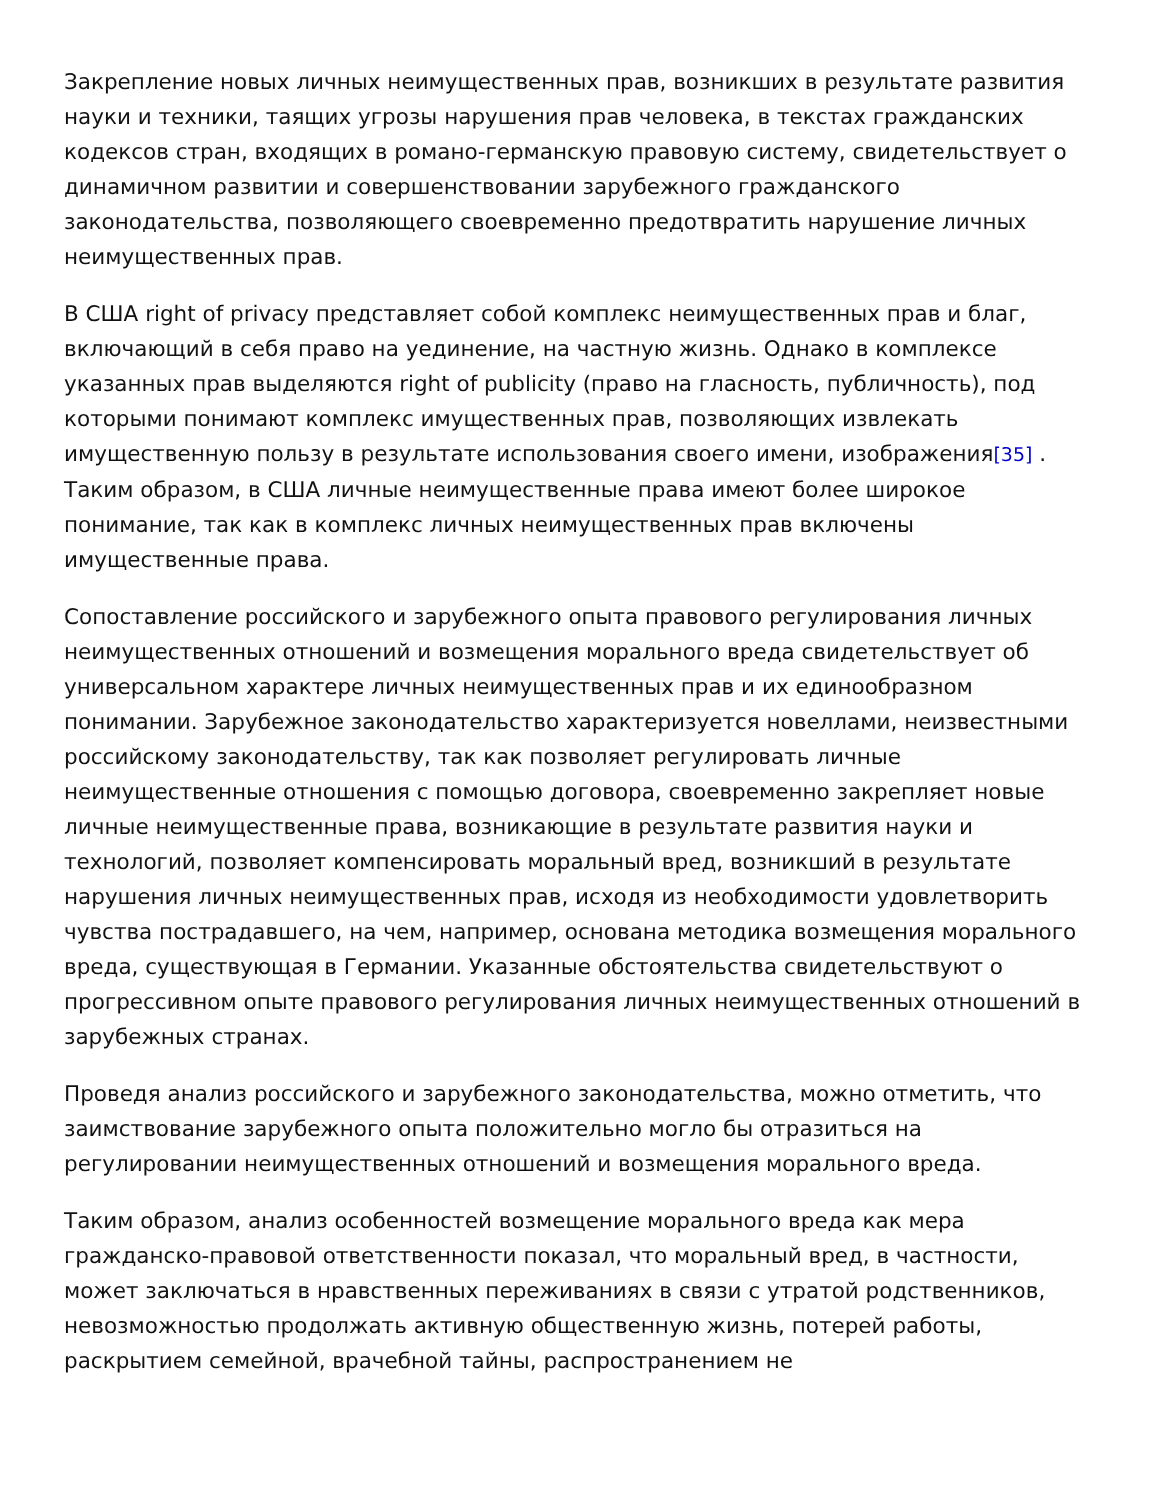Закрепление новых личных неимущественных прав, возникших в результате развития науки и техники, таящих угрозы нарушения прав человека, в текстах гражданских кодексов стран, входящих в романо-германскую правовую систему, свидетельствует о динамичном развитии и совершенствовании зарубежного гражданского законодательства, позволяющего своевременно предотвратить нарушение личных неимущественных прав.
В США right of privacy представляет собой комплекс неимущественных прав и благ, включающий в себя право на уединение, на частную жизнь. Однако в комплексе указанных прав выделяются right of publicity (право на гласность, публичность), под которыми понимают комплекс имущественных прав, позволяющих извлекать имущественную пользу в результате использования своего имени, изображения[35] . Таким образом, в США личные неимущественные права имеют более широкое понимание, так как в комплекс личных неимущественных прав включены имущественные права.
Сопоставление российского и зарубежного опыта правового регулирования личных неимущественных отношений и возмещения морального вреда свидетельствует об универсальном характере личных неимущественных прав и их единообразном понимании. Зарубежное законодательство характеризуется новеллами, неизвестными российскому законодательству, так как позволяет регулировать личные неимущественные отношения с помощью договора, своевременно закрепляет новые личные неимущественные права, возникающие в результате развития науки и технологий, позволяет компенсировать моральный вред, возникший в результате нарушения личных неимущественных прав, исходя из необходимости удовлетворить чувства пострадавшего, на чем, например, основана методика возмещения морального вреда, существующая в Германии. Указанные обстоятельства свидетельствуют о прогрессивном опыте правового регулирования личных неимущественных отношений в зарубежных странах.
Проведя анализ российского и зарубежного законодательства, можно отметить, что заимствование зарубежного опыта положительно могло бы отразиться на регулировании неимущественных отношений и возмещения морального вреда.
Таким образом, анализ особенностей возмещение морального вреда как мера гражданско-правовой ответственности показал, что моральный вред, в частности, может заключаться в нравственных переживаниях в связи с утратой родственников, невозможностью продолжать активную общественную жизнь, потерей работы, раскрытием семейной, врачебной тайны, распространением не